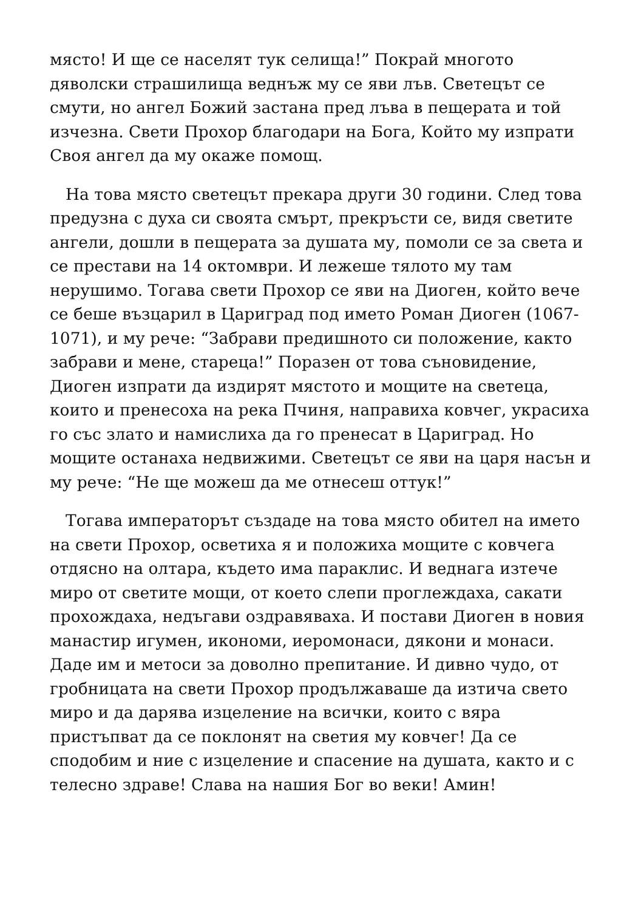място! И ще се населят тук селища!” Покрай многото дяволски страшилища веднъж му се яви лъв. Светецът се смути, но ангел Божий застана пред лъва в пещерата и той изчезна. Свети Прохор благодари на Бога, Който му изпрати Своя ангел да му окаже помощ.
На това място светецът прекара други 30 години. След това предузна с духа си своята смърт, прекръсти се, видя светите ангели, дошли в пещерата за душата му, помоли се за света и се престави на 14 октомври. И лежеше тялото му там нерушимо. Тогава свети Прохор се яви на Диоген, който вече се беше възцарил в Цариград под името Роман Диоген (1067-1071), и му рече: “Забрави предишното си положение, както забрави и мене, стареца!” Поразен от това съновидение, Диоген изпрати да издирят мястото и мощите на светеца, които и пренесоха на река Пчиня, направиха ковчег, украсиха го със злато и намислиха да го пренесат в Цариград. Но мощите останаха недвижими. Светецът се яви на царя насън и му рече: “Не ще можеш да ме отнесеш оттук!”
Тогава императорът създаде на това място обител на името на свети Прохор, осветиха я и положиха мощите с ковчега отдясно на олтара, където има параклис. И веднага изтече миро от светите мощи, от което слепи проглеждаха, сакати прохождаха, недъгави оздравяваха. И постави Диоген в новия манастир игумен, икономи, иеромонаси, дякони и монаси. Даде им и метоси за доволно препитание. И дивно чудо, от гробницата на свети Прохор продължаваше да изтича свето миро и да дарява изцеление на всички, които с вяра пристъпват да се поклонят на светия му ковчег! Да се сподобим и ние с изцеление и спасение на душата, както и с телесно здраве! Слава на нашия Бог во веки! Амин!